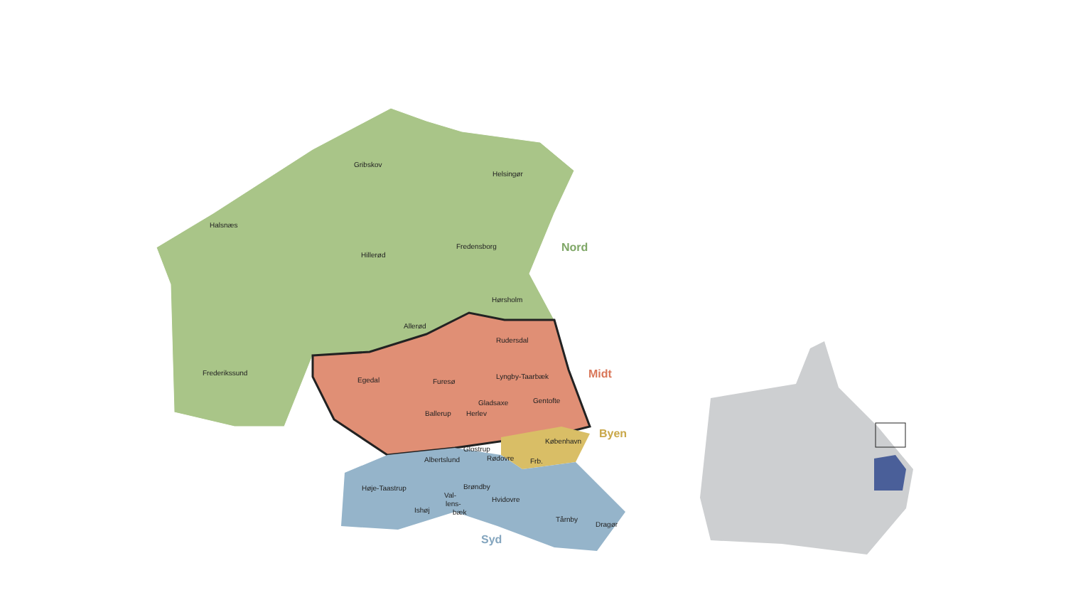Gribskov
Helsingør
Halsnæs
Hillerød
Fredensborg
Hørsholm
Allerød
Frederikssund
Rudersdal
Egedal
Furesø
Lyngby-Taarbæk
Gladsaxe
Gentofte
Ballerup
Herlev
København
Glostrup
Rødovre
Frb.
Albertslund
Høje-Taastrup
Brøndby
Val-
lens-
bæk
Ishøj
Hvidovre
Tårnby
Dragør
Nord
Midt
Byen
Syd